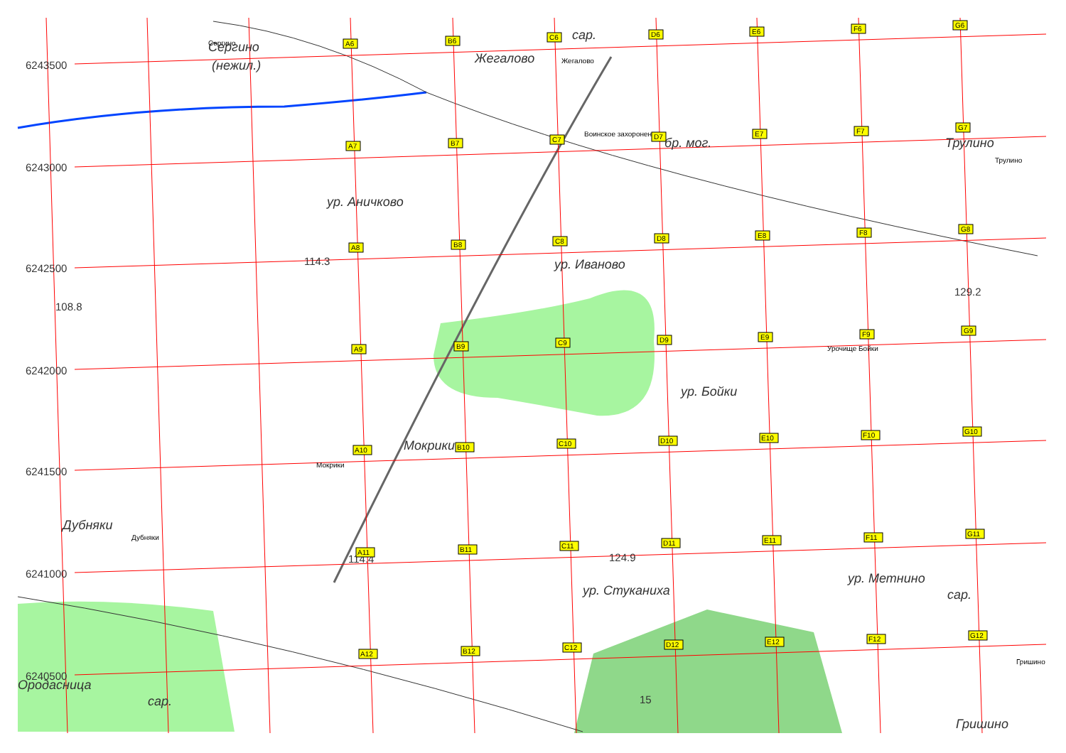6243500
6243000
6242500
6242000
6241500
6241000
6240500
Сергино
Сергино
(нежил.)
Жегалово
Жегалово
сар.
Воинское захоронение
бр. мог.
Трулино
Трулино
ур. Аничково
114.3
108.8
ур. Иваново
129.2
Урочище Бойки
ур. Бойки
Мокрики
Мокрики
Дубняки
Дубняки
114.4
124.9
ур. Стуканиха
ур. Метнино
сар.
15
Гришино
Ородасница
сар.
Гришино
A6
B6
C6
D6
E6
F6
G6
A7
B7
C7
D7
E7
F7
G7
A8
B8
C8
D8
E8
F8
G8
A9
B9
C9
D9
E9
F9
G9
A10
B10
C10
D10
E10
F10
G10
A11
B11
C11
D11
E11
F11
G11
A12
B12
C12
D12
E12
F12
G12